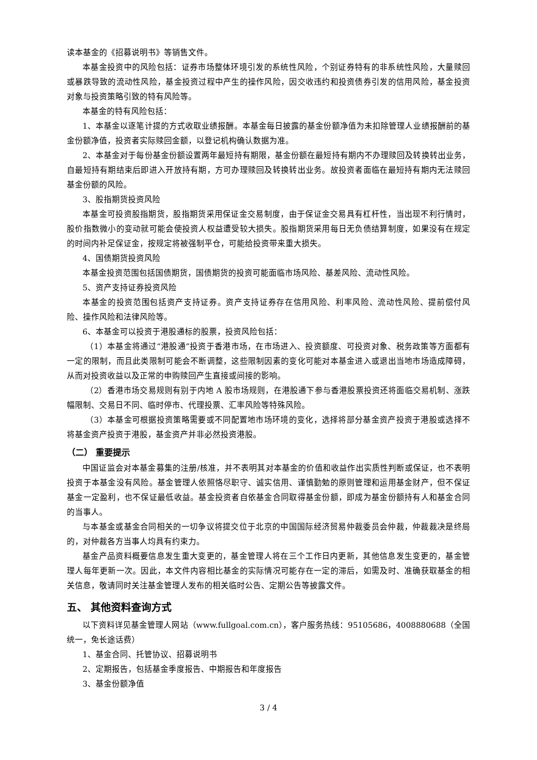读本基金的《招募说明书》等销售文件。
本基金投资中的风险包括：证券市场整体环境引发的系统性风险，个别证券特有的非系统性风险，大量赎回或暴跌导致的流动性风险，基金投资过程中产生的操作风险，因交收违约和投资债券引发的信用风险，基金投资对象与投资策略引致的特有风险等。
本基金的特有风险包括：
1、本基金以逐笔计提的方式收取业绩报酬。本基金每日披露的基金份额净值为未扣除管理人业绩报酬前的基金份额净值，投资者实际赎回金额，以登记机构确认数据为准。
2、本基金对于每份基金份额设置两年最短持有期限，基金份额在最短持有期内不办理赎回及转换转出业务，自最短持有期结束后即进入开放持有期，方可办理赎回及转换转出业务。故投资者面临在最短持有期内无法赎回基金份额的风险。
3、股指期货投资风险
本基金可投资股指期货，股指期货采用保证金交易制度，由于保证金交易具有杠杆性，当出现不利行情时，股价指数微小的变动就可能会使投资人权益遭受较大损失。股指期货采用每日无负债结算制度，如果没有在规定的时间内补足保证金，按规定将被强制平仓，可能给投资带来重大损失。
4、国债期货投资风险
本基金投资范围包括国债期货，国债期货的投资可能面临市场风险、基差风险、流动性风险。
5、资产支持证券投资风险
本基金的投资范围包括资产支持证券。资产支持证券存在信用风险、利率风险、流动性风险、提前偿付风险、操作风险和法律风险等。
6、本基金可以投资于港股通标的股票，投资风险包括：
（1）本基金将通过“港股通”投资于香港市场，在市场进入、投资额度、可投资对象、税务政策等方面都有一定的限制，而且此类限制可能会不断调整，这些限制因素的变化可能对本基金进入或退出当地市场造成障碍，从而对投资收益以及正常的申购赎回产生直接或间接的影响。
（2）香港市场交易规则有别于内地 A 股市场规则，在港股通下参与香港股票投资还将面临交易机制、涨跌幅限制、交易日不同、临时停市、代理投票、汇率风险等特殊风险。
（3）本基金可根据投资策略需要或不同配置地市场环境的变化，选择将部分基金资产投资于港股或选择不将基金资产投资于港股，基金资产并非必然投资港股。
（二） 重要提示
中国证监会对本基金募集的注册/核准，并不表明其对本基金的价值和收益作出实质性判断或保证，也不表明投资于本基金没有风险。基金管理人依照恪尽职守、诚实信用、谨慎勤勉的原则管理和运用基金财产，但不保证基金一定盈利，也不保证最低收益。基金投资者自依基金合同取得基金份额，即成为基金份额持有人和基金合同的当事人。
与本基金或基金合同相关的一切争议将提交位于北京的中国国际经济贸易仲裁委员会仲裁，仲裁裁决是终局的，对仲裁各方当事人均具有约束力。
基金产品资料概要信息发生重大变更的，基金管理人将在三个工作日内更新，其他信息发生变更的，基金管理人每年更新一次。因此，本文件内容相比基金的实际情况可能存在一定的滞后，如需及时、准确获取基金的相关信息，敬请同时关注基金管理人发布的相关临时公告、定期公告等披露文件。
五、 其他资料查询方式
以下资料详见基金管理人网站（www.fullgoal.com.cn），客户服务热线：95105686，4008880688（全国统一，免长途话费）
1、基金合同、托管协议、招募说明书
2、定期报告，包括基金季度报告、中期报告和年度报告
3、基金份额净值
3 / 4